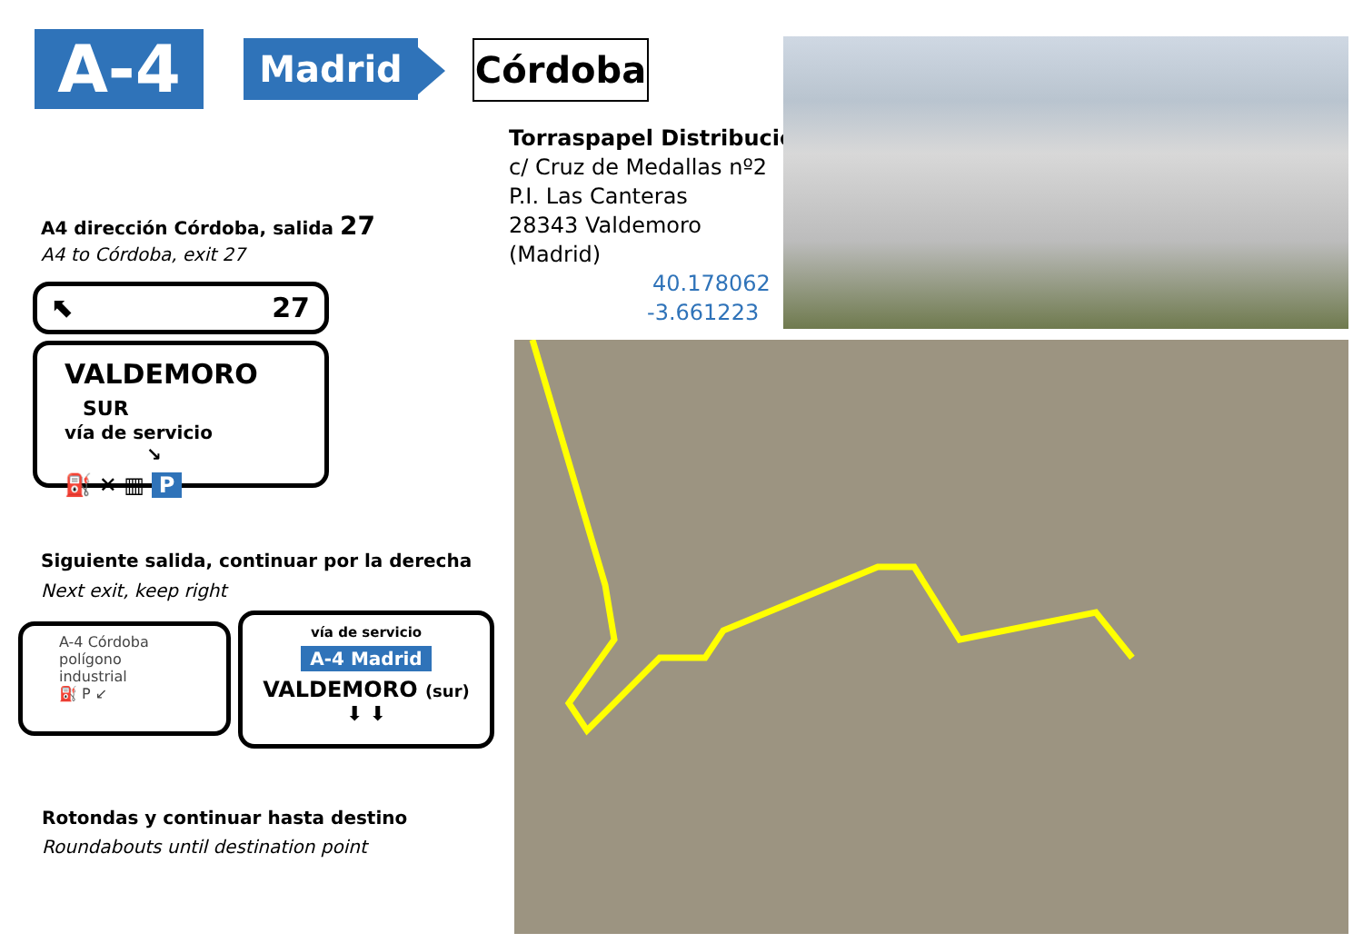A-4 Madrid Córdoba
Torraspapel Distribución
c/ Cruz de Medallas nº2
P.I. Las Canteras
28343 Valdemoro
(Madrid)
40.178062
-3.661223
A4 dirección Córdoba, salida 27
A4 to Córdoba, exit 27
⬉ 27
VALDEMORO SUR
vía de servicio ↘
⛽ ✕ ▥ P
Siguiente salida, continuar por la derecha
Next exit, keep right
A-4 Córdoba
polígono industrial
⛽ P ↙
vía de servicio
A-4 Madrid
VALDEMORO (sur)
⬇ ⬇
Rotondas y continuar hasta destino
Roundabouts until destination point